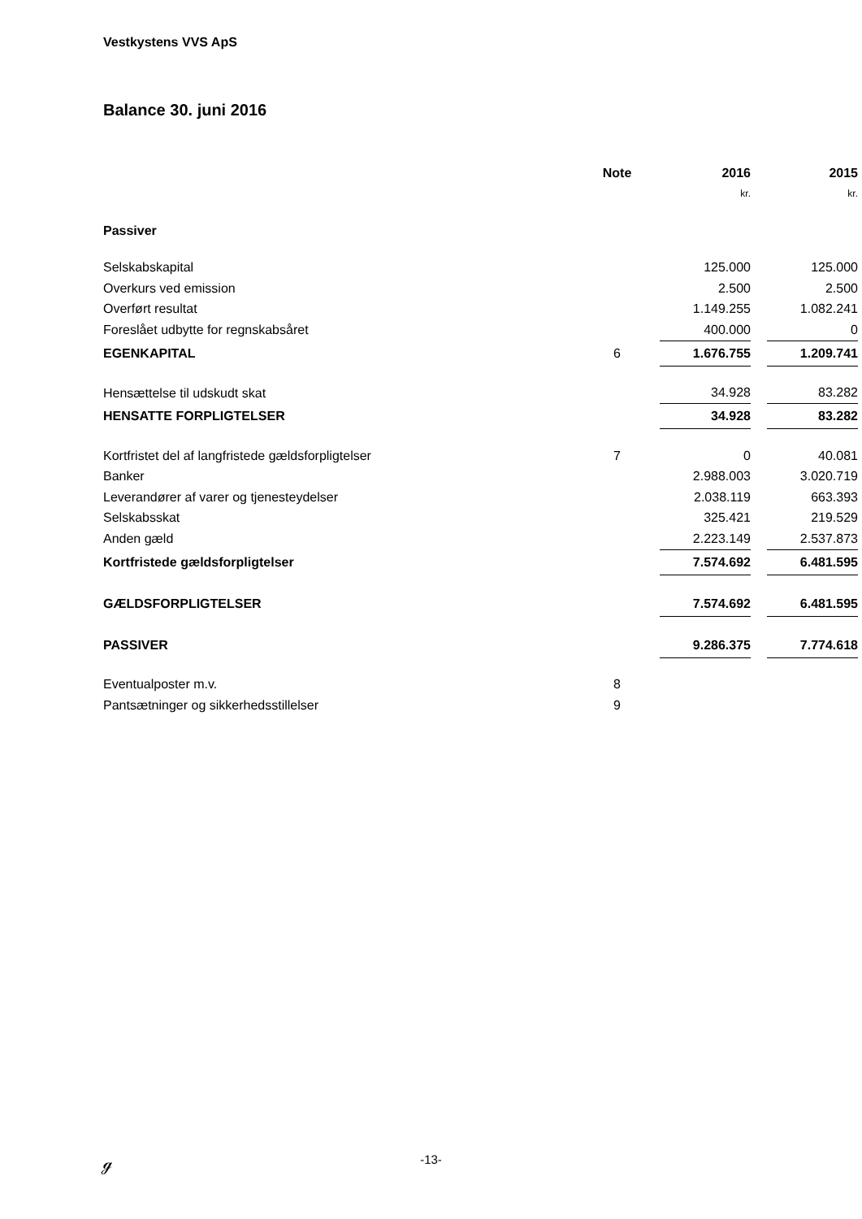Vestkystens VVS ApS
Balance 30. juni 2016
| | Note | 2016 | | 2015 |
| --- | --- | --- | --- | --- |
| | | kr. | | kr. |
| Passiver | | | | |
| Selskabskapital | | 125.000 | | 125.000 |
| Overkurs ved emission | | 2.500 | | 2.500 |
| Overført resultat | | 1.149.255 | | 1.082.241 |
| Foreslået udbytte for regnskabsåret | | 400.000 | | 0 |
| EGENKAPITAL | 6 | 1.676.755 | | 1.209.741 |
| Hensættelse til udskudt skat | | 34.928 | | 83.282 |
| HENSATTE FORPLIGTELSER | | 34.928 | | 83.282 |
| Kortfristet del af langfristede gældsforpligtelser | 7 | 0 | | 40.081 |
| Banker | | 2.988.003 | | 3.020.719 |
| Leverandører af varer og tjenesteydelser | | 2.038.119 | | 663.393 |
| Selskabsskat | | 325.421 | | 219.529 |
| Anden gæld | | 2.223.149 | | 2.537.873 |
| Kortfristede gældsforpligtelser | | 7.574.692 | | 6.481.595 |
| GÆLDSFORPLIGTELSER | | 7.574.692 | | 6.481.595 |
| PASSIVER | | 9.286.375 | | 7.774.618 |
| Eventualposter m.v. | 8 | | | |
| Pantsætninger og sikkerhedsstillelser | 9 | | | |
ℊ
-13-